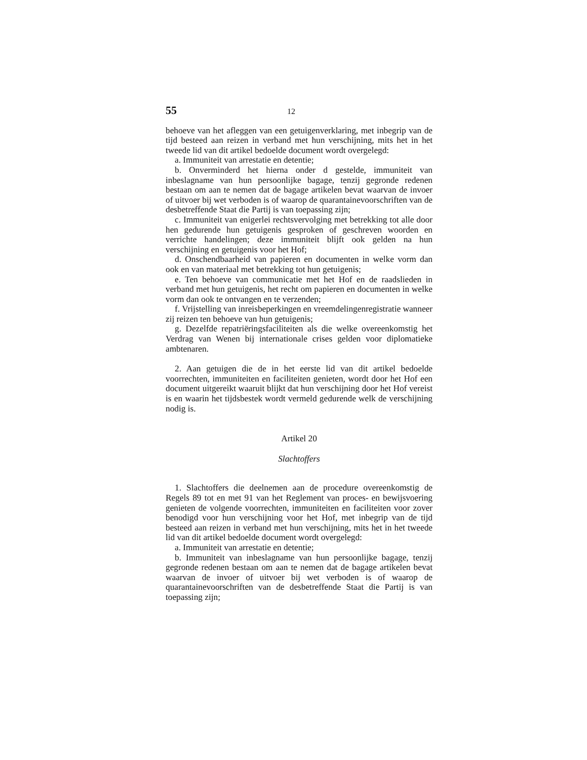55 12
behoeve van het afleggen van een getuigenverklaring, met inbegrip van de tijd besteed aan reizen in verband met hun verschijning, mits het in het tweede lid van dit artikel bedoelde document wordt overgelegd:
a. Immuniteit van arrestatie en detentie;
b. Onverminderd het hierna onder d gestelde, immuniteit van inbeslagname van hun persoonlijke bagage, tenzij gegronde redenen bestaan om aan te nemen dat de bagage artikelen bevat waarvan de invoer of uitvoer bij wet verboden is of waarop de quarantainevoorschriften van de desbetreffende Staat die Partij is van toepassing zijn;
c. Immuniteit van enigerlei rechtsvervolging met betrekking tot alle door hen gedurende hun getuigenis gesproken of geschreven woorden en verrichte handelingen; deze immuniteit blijft ook gelden na hun verschijning en getuigenis voor het Hof;
d. Onschendbaarheid van papieren en documenten in welke vorm dan ook en van materiaal met betrekking tot hun getuigenis;
e. Ten behoeve van communicatie met het Hof en de raadslieden in verband met hun getuigenis, het recht om papieren en documenten in welke vorm dan ook te ontvangen en te verzenden;
f. Vrijstelling van inreisbeperkingen en vreemdelingenregistratie wanneer zij reizen ten behoeve van hun getuigenis;
g. Dezelfde repatriëringsfaciliteiten als die welke overeenkomstig het Verdrag van Wenen bij internationale crises gelden voor diplomatieke ambtenaren.
2. Aan getuigen die de in het eerste lid van dit artikel bedoelde voorrechten, immuniteiten en faciliteiten genieten, wordt door het Hof een document uitgereikt waaruit blijkt dat hun verschijning door het Hof vereist is en waarin het tijdsbestek wordt vermeld gedurende welk de verschijning nodig is.
Artikel 20
Slachtoffers
1. Slachtoffers die deelnemen aan de procedure overeenkomstig de Regels 89 tot en met 91 van het Reglement van proces- en bewijsvoering genieten de volgende voorrechten, immuniteiten en faciliteiten voor zover benodigd voor hun verschijning voor het Hof, met inbegrip van de tijd besteed aan reizen in verband met hun verschijning, mits het in het tweede lid van dit artikel bedoelde document wordt overgelegd:
a. Immuniteit van arrestatie en detentie;
b. Immuniteit van inbeslagname van hun persoonlijke bagage, tenzij gegronde redenen bestaan om aan te nemen dat de bagage artikelen bevat waarvan de invoer of uitvoer bij wet verboden is of waarop de quarantainevoorschriften van de desbetreffende Staat die Partij is van toepassing zijn;